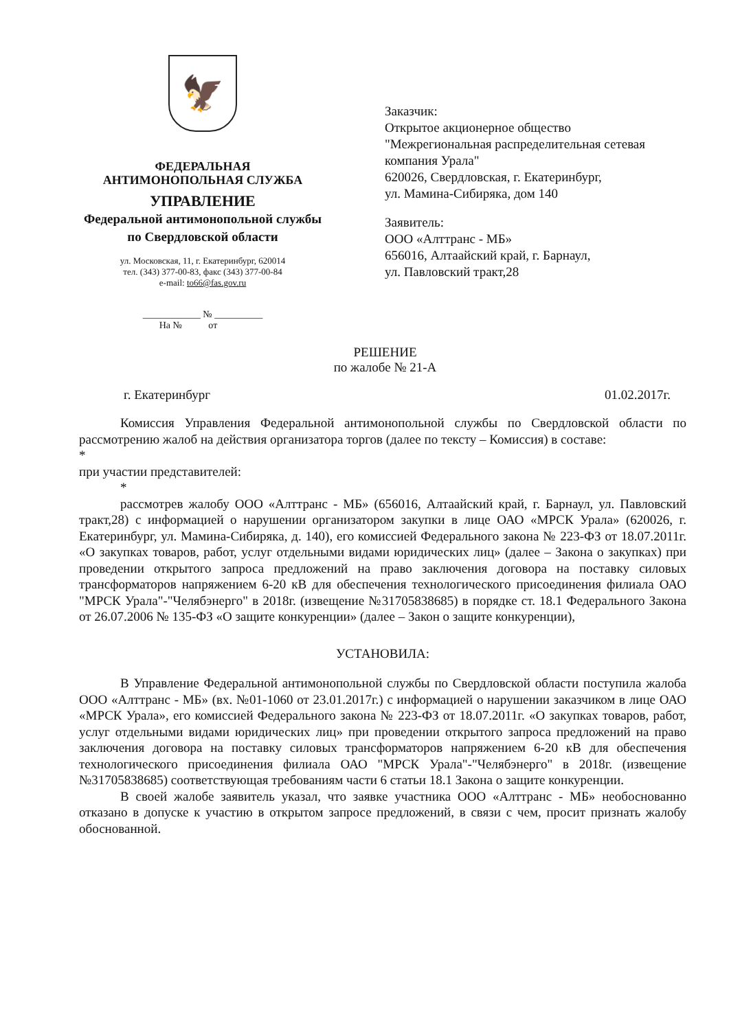🦅
ФЕДЕРАЛЬНАЯ
АНТИМОНОПОЛЬНАЯ СЛУЖБА
УПРАВЛЕНИЕ
Федеральной антимонопольной службы
по Свердловской области
ул. Московская, 11, г. Екатеринбург, 620014
тел. (343) 377-00-83, факс (343) 377-00-84
e-mail: to66@fas.gov.ru
____________ № __________
На № от
Заказчик:
Открытое акционерное общество
"Межрегиональная распределительная сетевая
компания Урала"
620026, Свердловская, г. Екатеринбург,
ул. Мамина-Сибиряка, дом 140
Заявитель:
ООО «Алттранс - МБ»
656016, Алтаайский край, г. Барнаул,
ул. Павловский тракт,28
РЕШЕНИЕ
по жалобе № 21-А
г. Екатеринбург 01.02.2017г.
Комиссия Управления Федеральной антимонопольной службы по Свердловской области по рассмотрению жалоб на действия организатора торгов (далее по тексту – Комиссия) в составе:
*
при участии представителей:
*
рассмотрев жалобу ООО «Алттранс - МБ» (656016, Алтаайский край, г. Барнаул, ул. Павловский тракт,28) с информацией о нарушении организатором закупки в лице ОАО «МРСК Урала» (620026, г. Екатеринбург, ул. Мамина-Сибиряка, д. 140), его комиссией Федерального закона № 223-ФЗ от 18.07.2011г. «О закупках товаров, работ, услуг отдельными видами юридических лиц» (далее – Закона о закупках) при проведении открытого запроса предложений на право заключения договора на поставку силовых трансформаторов напряжением 6-20 кВ для обеспечения технологического присоединения филиала ОАО "МРСК Урала"-"Челябэнерго" в 2018г. (извещение №31705838685) в порядке ст. 18.1 Федерального Закона от 26.07.2006 № 135-ФЗ «О защите конкуренции» (далее – Закон о защите конкуренции),
УСТАНОВИЛА:
В Управление Федеральной антимонопольной службы по Свердловской области поступила жалоба ООО «Алттранс - МБ» (вх. №01-1060 от 23.01.2017г.) с информацией о нарушении заказчиком в лице ОАО «МРСК Урала», его комиссией Федерального закона № 223-ФЗ от 18.07.2011г. «О закупках товаров, работ, услуг отдельными видами юридических лиц» при проведении открытого запроса предложений на право заключения договора на поставку силовых трансформаторов напряжением 6-20 кВ для обеспечения технологического присоединения филиала ОАО "МРСК Урала"-"Челябэнерго" в 2018г. (извещение №31705838685) соответствующая требованиям части 6 статьи 18.1 Закона о защите конкуренции.
В своей жалобе заявитель указал, что заявке участника ООО «Алттранс - МБ» необоснованно отказано в допуске к участию в открытом запросе предложений, в связи с чем, просит признать жалобу обоснованной.